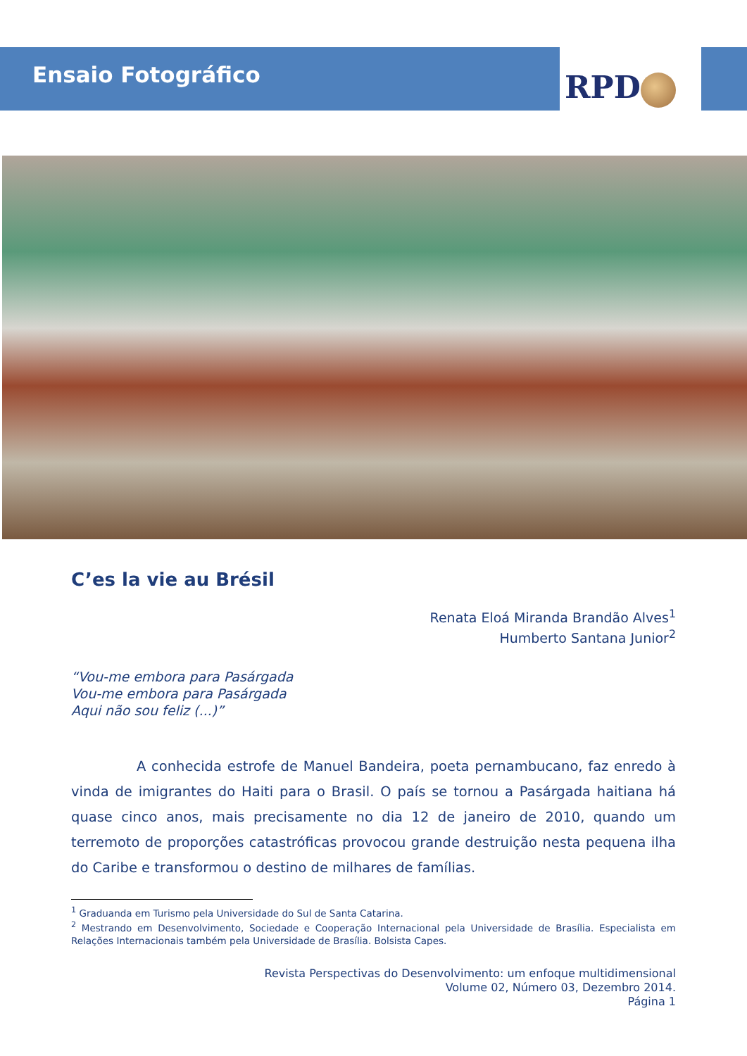Ensaio Fotográfico RPD
C’es la vie au Brésil
Renata Eloá Miranda Brandão Alves<sup>1</sup>
Humberto Santana Junior<sup>2</sup>
“Vou-me embora para Pasárgada
Vou-me embora para Pasárgada
Aqui não sou feliz (...)”
A conhecida estrofe de Manuel Bandeira, poeta pernambucano, faz enredo à vinda de imigrantes do Haiti para o Brasil. O país se tornou a Pasárgada haitiana há quase cinco anos, mais precisamente no dia 12 de janeiro de 2010, quando um terremoto de proporções catastróficas provocou grande destruição nesta pequena ilha do Caribe e transformou o destino de milhares de famílias.
<sup>1</sup> Graduanda em Turismo pela Universidade do Sul de Santa Catarina.
<sup>2</sup> Mestrando em Desenvolvimento, Sociedade e Cooperação Internacional pela Universidade de Brasília. Especialista em Relações Internacionais também pela Universidade de Brasília. Bolsista Capes.
Revista Perspectivas do Desenvolvimento: um enfoque multidimensional
Volume 02, Número 03, Dezembro 2014.
Página 1